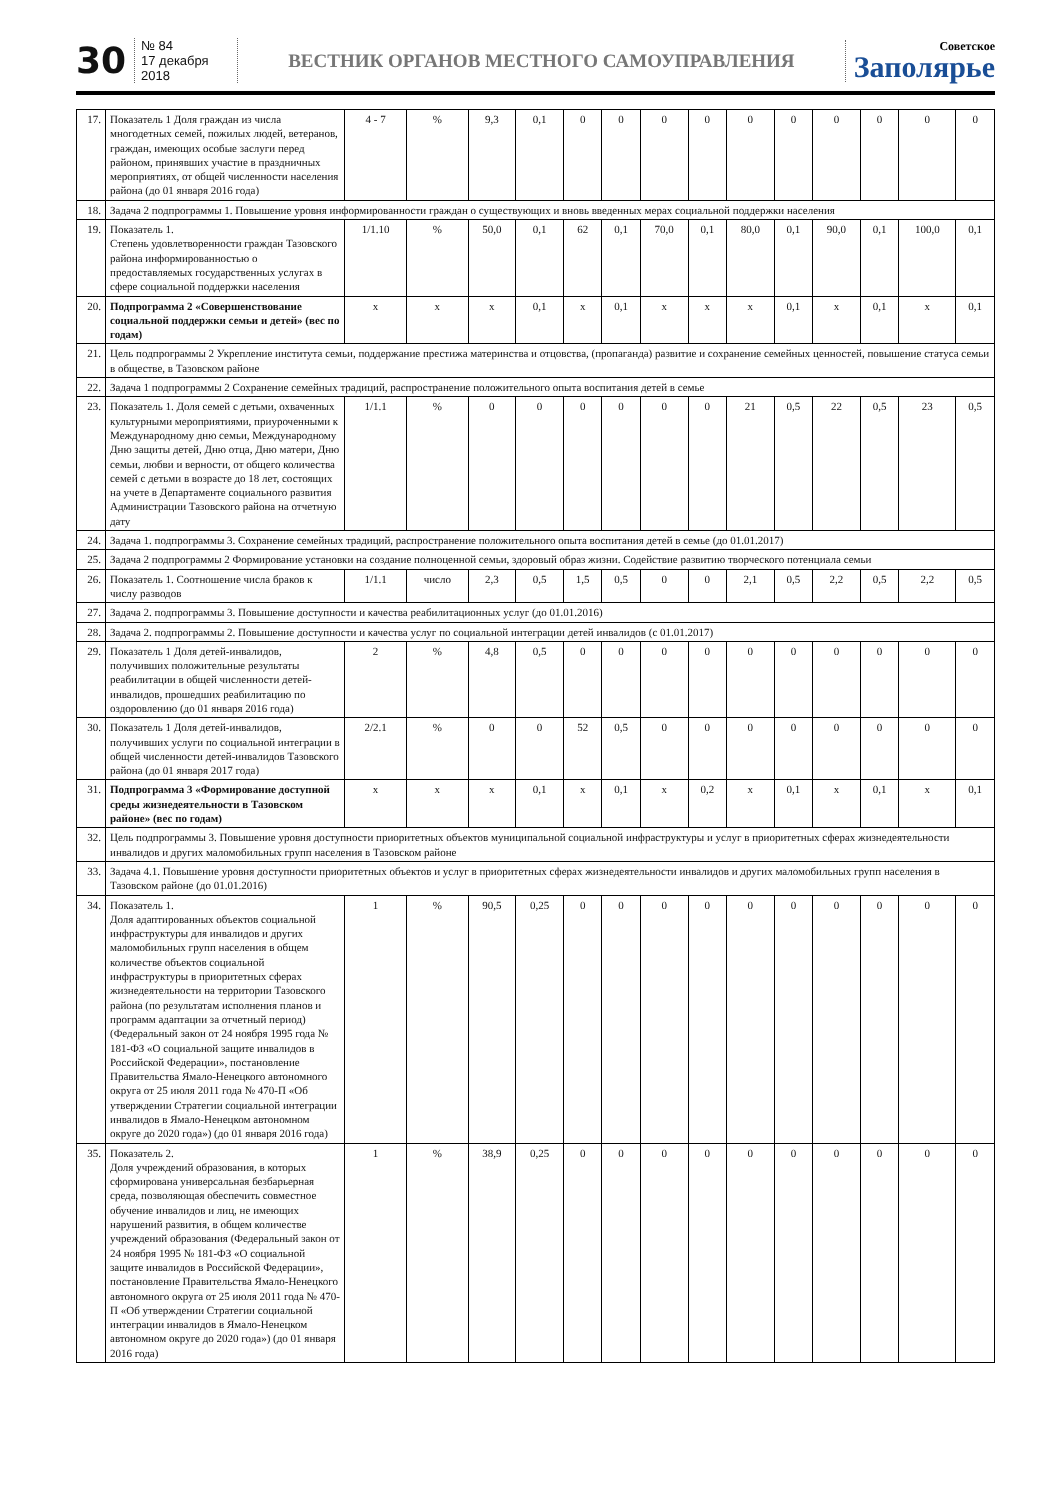30
№ 84
17 декабря 2018
ВЕСТНИК ОРГАНОВ МЕСТНОГО САМОУПРАВЛЕНИЯ
Советское
Заполярье
| 17. | Показатель 1 Доля граждан из числа многодетных семей, пожилых людей, ветеранов, граждан, имеющих особые заслуги перед районом, принявших участие в праздничных мероприятиях, от общей численности населения района (до 01 января 2016 года) | 4 - 7 | % | 9,3 | 0,1 | 0 | 0 | 0 | 0 | 0 | 0 | 0 | 0 | 0 | 0 |
| 18. | Задача 2 подпрограммы 1. Повышение уровня информированности граждан о существующих и вновь введенных мерах социальной поддержки населения | | | | | | | | | | | | | | |
| 19. | Показатель 1. Степень удовлетворенности граждан Тазовского района информированностью о предоставляемых государственных услугах в сфере социальной поддержки населения | 1/1.10 | % | 50,0 | 0,1 | 62 | 0,1 | 70,0 | 0,1 | 80,0 | 0,1 | 90,0 | 0,1 | 100,0 | 0,1 |
| 20. | Подпрограмма 2 «Совершенствование социальной поддержки семьи и детей» (вес по годам) | х | х | х | 0,1 | х | 0,1 | х | х | х | 0,1 | х | 0,1 | х | 0,1 |
| 21. | Цель подпрограммы 2 Укрепление института семьи, поддержание престижа материнства и отцовства, (пропаганда) развитие и сохранение семейных ценностей, повышение статуса семьи в обществе, в Тазовском районе | | | | | | | | | | | | | | |
| 22. | Задача 1 подпрограммы 2 Сохранение семейных традиций, распространение положительного опыта воспитания детей в семье | | | | | | | | | | | | | | |
| 23. | Показатель 1. Доля семей с детьми, охваченных культурными мероприятиями, приуроченными к Международному дню семьи, Международному Дню защиты детей, Дню отца, Дню матери, Дню семьи, любви и верности, от общего количества семей с детьми в возрасте до 18 лет, состоящих на учете в Департаменте социального развития Администрации Тазовского района на отчетную дату | 1/1.1 | % | 0 | 0 | 0 | 0 | 0 | 0 | 21 | 0,5 | 22 | 0,5 | 23 | 0,5 |
| 24. | Задача 1. подпрограммы 3. Сохранение семейных традиций, распространение положительного опыта воспитания детей в семье (до 01.01.2017) | | | | | | | | | | | | | | |
| 25. | Задача 2 подпрограммы 2 Формирование установки на создание полноценной семьи, здоровый образ жизни. Содействие развитию творческого потенциала семьи | | | | | | | | | | | | | | |
| 26. | Показатель 1. Соотношение числа браков к числу разводов | 1/1.1 | число | 2,3 | 0,5 | 1,5 | 0,5 | 0 | 0 | 2,1 | 0,5 | 2,2 | 0,5 | 2,2 | 0,5 |
| 27. | Задача 2. подпрограммы 3. Повышение доступности и качества реабилитационных услуг (до 01.01.2016) | | | | | | | | | | | | | | |
| 28. | Задача 2. подпрограммы 2. Повышение доступности и качества услуг по социальной интеграции детей инвалидов (с 01.01.2017) | | | | | | | | | | | | | | |
| 29. | Показатель 1 Доля детей-инвалидов, получивших положительные результаты реабилитации в общей численности детей-инвалидов, прошедших реабилитацию по оздоровлению (до 01 января 2016 года) | 2 | % | 4,8 | 0,5 | 0 | 0 | 0 | 0 | 0 | 0 | 0 | 0 | 0 | 0 |
| 30. | Показатель 1 Доля детей-инвалидов, получивших услуги по социальной интеграции в общей численности детей-инвалидов Тазовского района (до 01 января 2017 года) | 2/2.1 | % | 0 | 0 | 52 | 0,5 | 0 | 0 | 0 | 0 | 0 | 0 | 0 | 0 |
| 31. | Подпрограмма 3 «Формирование доступной среды жизнедеятельности в Тазовском районе» (вес по годам) | х | х | х | 0,1 | х | 0,1 | х | 0,2 | х | 0,1 | х | 0,1 | х | 0,1 |
| 32. | Цель подпрограммы 3. Повышение уровня доступности приоритетных объектов муниципальной социальной инфраструктуры и услуг в приоритетных сферах жизнедеятельности инвалидов и других маломобильных групп населения в Тазовском районе | | | | | | | | | | | | | | |
| 33. | Задача 4.1. Повышение уровня доступности приоритетных объектов и услуг в приоритетных сферах жизнедеятельности инвалидов и других маломобильных групп населения в Тазовском районе (до 01.01.2016) | | | | | | | | | | | | | | |
| 34. | Показатель 1. Доля адаптированных объектов социальной инфраструктуры для инвалидов и других маломобильных групп населения в общем количестве объектов социальной инфраструктуры в приоритетных сферах жизнедеятельности на территории Тазовского района (по результатам исполнения планов и программ адаптации за отчетный период) (Федеральный закон от 24 ноября 1995 года № 181-ФЗ «О социальной защите инвалидов в Российской Федерации», постановление Правительства Ямало-Ненецкого автономного округа от 25 июля 2011 года № 470-П «Об утверждении Стратегии социальной интеграции инвалидов в Ямало-Ненецком автономном округе до 2020 года») (до 01 января 2016 года) | 1 | % | 90,5 | 0,25 | 0 | 0 | 0 | 0 | 0 | 0 | 0 | 0 | 0 | 0 |
| 35. | Показатель 2. Доля учреждений образования, в которых сформирована универсальная безбарьерная среда, позволяющая обеспечить совместное обучение инвалидов и лиц, не имеющих нарушений развития, в общем количестве учреждений образования (Федеральный закон от 24 ноября 1995 № 181-ФЗ «О социальной защите инвалидов в Российской Федерации», постановление Правительства Ямало-Ненецкого автономного округа от 25 июля 2011 года № 470-П «Об утверждении Стратегии социальной интеграции инвалидов в Ямало-Ненецком автономном округе до 2020 года») (до 01 января 2016 года) | 1 | % | 38,9 | 0,25 | 0 | 0 | 0 | 0 | 0 | 0 | 0 | 0 | 0 | 0 |